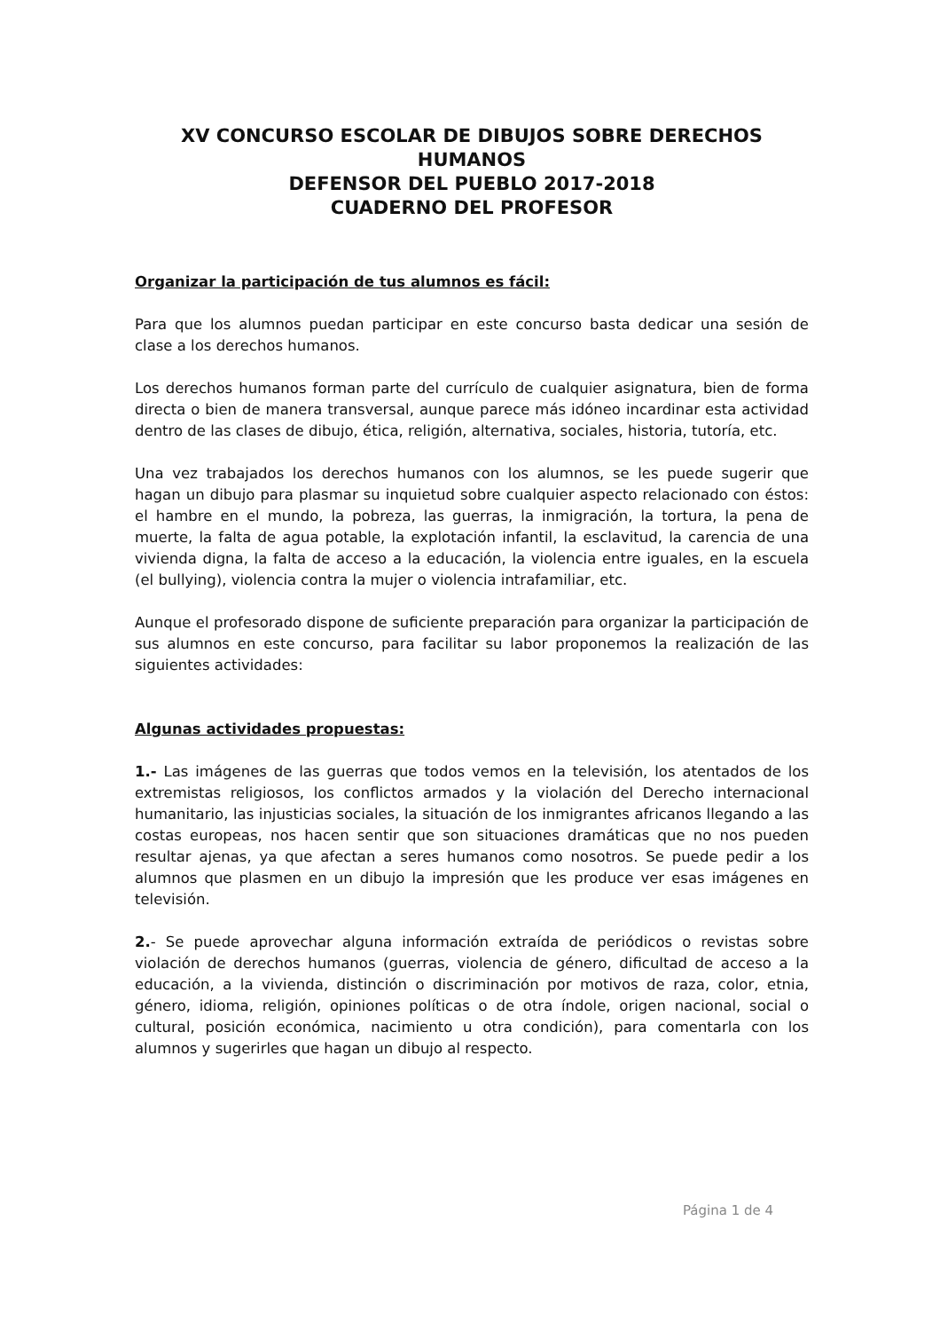XV CONCURSO ESCOLAR DE DIBUJOS SOBRE DERECHOS HUMANOS
DEFENSOR DEL PUEBLO 2017-2018
CUADERNO DEL PROFESOR
Organizar la participación de tus alumnos es fácil:
Para que los alumnos puedan participar en este concurso basta dedicar una sesión de clase a los derechos humanos.
Los derechos humanos forman parte del currículo de cualquier asignatura, bien de forma directa o bien de manera transversal, aunque parece más idóneo incardinar esta actividad dentro de las clases de dibujo, ética, religión, alternativa, sociales, historia, tutoría, etc.
Una vez trabajados los derechos humanos con los alumnos, se les puede sugerir que hagan un dibujo para plasmar su inquietud sobre cualquier aspecto relacionado con éstos: el hambre en el mundo, la pobreza, las guerras, la inmigración, la tortura, la pena de muerte, la falta de agua potable, la explotación infantil, la esclavitud, la carencia de una vivienda digna, la falta de acceso a la educación, la violencia entre iguales, en la escuela (el bullying), violencia contra la mujer o violencia intrafamiliar, etc.
Aunque el profesorado dispone de suficiente preparación para organizar la participación de sus alumnos en este concurso, para facilitar su labor proponemos la realización de las siguientes actividades:
Algunas actividades propuestas:
1.- Las imágenes de las guerras que todos vemos en la televisión, los atentados de los extremistas religiosos, los conflictos armados y la violación del Derecho internacional humanitario, las injusticias sociales, la situación de los inmigrantes africanos llegando a las costas europeas, nos hacen sentir que son situaciones dramáticas que no nos pueden resultar ajenas, ya que afectan a seres humanos como nosotros. Se puede pedir a los alumnos que plasmen en un dibujo la impresión que les produce ver esas imágenes en televisión.
2.- Se puede aprovechar alguna información extraída de periódicos o revistas sobre violación de derechos humanos (guerras, violencia de género, dificultad de acceso a la educación, a la vivienda, distinción o discriminación por motivos de raza, color, etnia, género, idioma, religión, opiniones políticas o de otra índole, origen nacional, social o cultural, posición económica, nacimiento u otra condición), para comentarla con los alumnos y sugerirles que hagan un dibujo al respecto.
Página 1 de 4